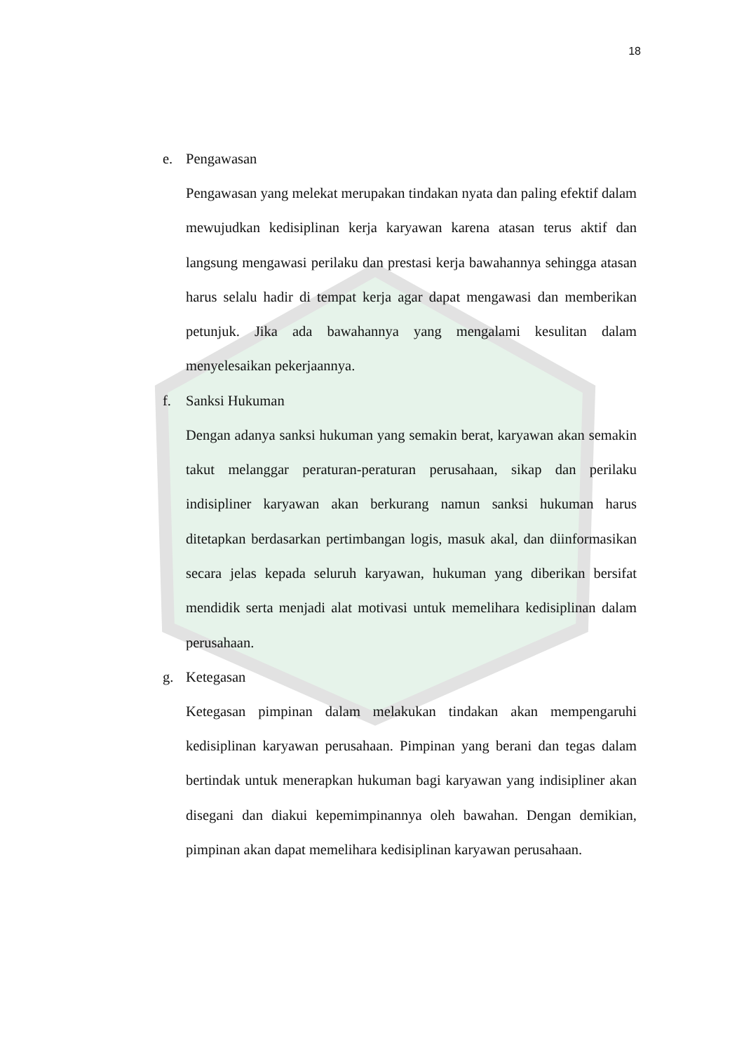18
e. Pengawasan
Pengawasan yang melekat merupakan tindakan nyata dan paling efektif dalam mewujudkan kedisiplinan kerja karyawan karena atasan terus aktif dan langsung mengawasi perilaku dan prestasi kerja bawahannya sehingga atasan harus selalu hadir di tempat kerja agar dapat mengawasi dan memberikan petunjuk. Jika ada bawahannya yang mengalami kesulitan dalam menyelesaikan pekerjaannya.
f. Sanksi Hukuman
Dengan adanya sanksi hukuman yang semakin berat, karyawan akan semakin takut melanggar peraturan-peraturan perusahaan, sikap dan perilaku indisipliner karyawan akan berkurang namun sanksi hukuman harus ditetapkan berdasarkan pertimbangan logis, masuk akal, dan diinformasikan secara jelas kepada seluruh karyawan, hukuman yang diberikan bersifat mendidik serta menjadi alat motivasi untuk memelihara kedisiplinan dalam perusahaan.
g. Ketegasan
Ketegasan pimpinan dalam melakukan tindakan akan mempengaruhi kedisiplinan karyawan perusahaan. Pimpinan yang berani dan tegas dalam bertindak untuk menerapkan hukuman bagi karyawan yang indisipliner akan disegani dan diakui kepemimpinannya oleh bawahan. Dengan demikian, pimpinan akan dapat memelihara kedisiplinan karyawan perusahaan.